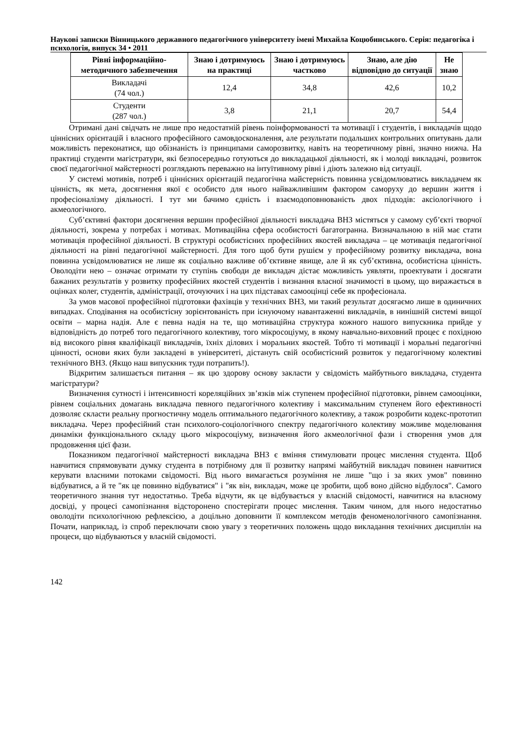Наукові записки Вінницького державного педагогічного університету імені Михайла Коцюбинського. Серія: педагогіка і психологія, випуск 34 • 2011
| Рівні інформаційно-методичного забезпечення | Знаю і дотримуюсь на практиці | Знаю і дотримуюсь частково | Знаю, але дію відповідно до ситуації | Не знаю |
| --- | --- | --- | --- | --- |
| Викладачі (74 чол.) | 12,4 | 34,8 | 42,6 | 10,2 |
| Студенти (287 чол.) | 3,8 | 21,1 | 20,7 | 54,4 |
Отримані дані свідчать не лише про недостатній рівень поінформованості та мотивації і студентів, і викладачів щодо ціннісних орієнтацій і власного професійного самовдосконалення, але результати подальших контрольних опитувань дали можливість переконатися, що обізнаність із принципами саморозвитку, навіть на теоретичному рівні, значно нижча. На практиці студенти магістратури, які безпосередньо готуються до викладацької діяльності, як і молоді викладачі, розвиток своєї педагогічної майстерності розглядають переважно на інтуїтивному рівні і діють залежно від ситуації.
У системі мотивів, потреб і ціннісних орієнтацій педагогічна майстерність повинна усвідомлюватись викладачем як цінність, як мета, досягнення якої є особисто для нього найважливішим фактором саморуху до вершин життя і професіоналізму діяльності. І тут ми бачимо єдність і взаємодоповнюваність двох підходів: аксіологічного і акмеологічного.
Суб’єктивні фактори досягнення вершин професійної діяльності викладача ВНЗ містяться у самому суб’єкті творчої діяльності, зокрема у потребах і мотивах. Мотиваційна сфера особистості багатогранна. Визначальною в ній має стати мотивація професійної діяльності. В структурі особистісних професійних якостей викладача – це мотивація педагогічної діяльності на рівні педагогічної майстерності. Для того щоб бути рушієм у професійному розвитку викладача, вона повинна усвідомлюватися не лише як соціально важливе об’єктивне явище, але й як суб’єктивна, особистісна цінність. Оволодіти нею – означає отримати ту ступінь свободи де викладач дістає можливість уявляти, проектувати і досягати бажаних результатів у розвитку професійних якостей студентів і визнання власної значимості в цьому, що виражається в оцінках колег, студентів, адміністрації, оточуючих і на цих підставах самооцінці себе як професіонала.
За умов масової професійної підготовки фахівців у технічних ВНЗ, ми такий результат досягаємо лише в одиничних випадках. Сподівання на особистісну зорієнтованість при існуючому навантаженні викладачів, в нинішній системі вищої освіти – марна надія. Але є певна надія на те, що мотиваційна структура кожного нашого випускника прийде у відповідність до потреб того педагогічного колективу, того мікросоціуму, в якому навчально-виховний процес є похідною від високого рівня кваліфікації викладачів, їхніх ділових і моральних якостей. Тобто ті мотивації і моральні педагогічні цінності, основи яких були закладені в університеті, дістануть свій особистісний розвиток у педагогічному колективі технічного ВНЗ. (Якщо наш випускник туди потрапить!).
Відкритим залишається питання – як цю здорову основу закласти у свідомість майбутнього викладача, студента магістратури?
Визначення сутності і інтенсивності кореляційних зв’язків між ступенем професійної підготовки, рівнем самооцінки, рівнем соціальних домагань викладача певного педагогічного колективу і максимальним ступенем його ефективності дозволяє скласти реальну прогностичну модель оптимального педагогічного колективу, а також розробити кодекс-прототип викладача. Через професійний стан психолого-соціологічного спектру педагогічного колективу можливе моделювання динаміки функціонального складу цього мікросоціуму, визначення його акмеологічної фази і створення умов для продовження цієї фази.
Показником педагогічної майстерності викладача ВНЗ є вміння стимулювати процес мислення студента. Щоб навчитися спрямовувати думку студента в потрібному для її розвитку напрямі майбутній викладач повинен навчитися керувати власними потоками свідомості. Від нього вимагається розуміння не лише "що і за яких умов" повинно відбуватися, а й те "як це повинно відбуватися" і "як він, викладач, може це зробити, щоб воно дійсно відбулося". Самого теоретичного знання тут недостатньо. Треба відчути, як це відбувається у власній свідомості, навчитися на власному досвіді, у процесі самопізнання відсторонено спостерігати процес мислення. Таким чином, для нього недостатньо оволодіти психологічною рефлексією, а доцільно доповнити її комплексом методів феноменологічного самопізнання. Почати, наприклад, із спроб переключати свою увагу з теоретичних положень щодо викладання технічних дисциплін на процеси, що відбуваються у власній свідомості.
142